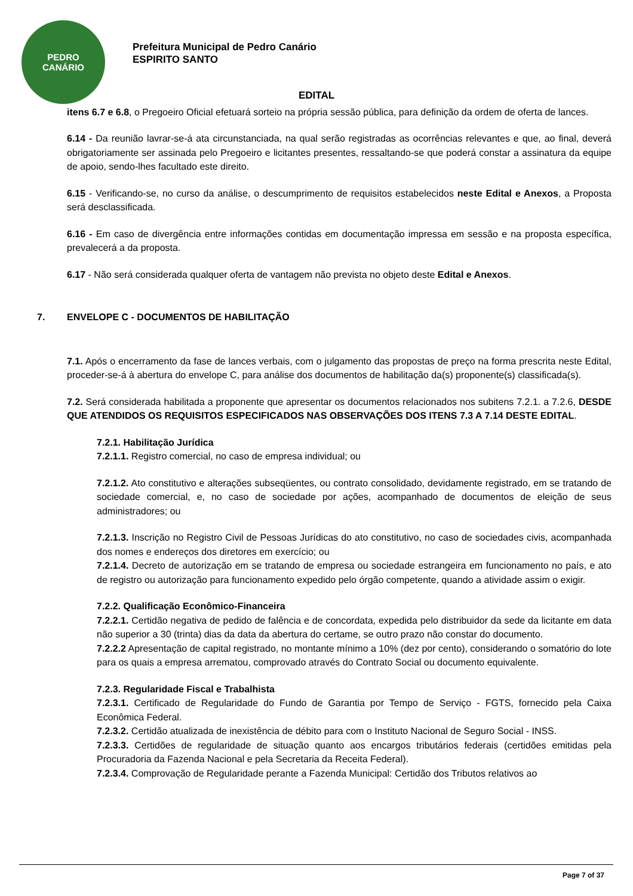PEDRO
CANÁRIO
Prefeitura Municipal de Pedro Canário
ESPIRITO SANTO
EDITAL
itens 6.7 e 6.8, o Pregoeiro Oficial efetuará sorteio na própria sessão pública, para definição da ordem de oferta de lances.
6.14 - Da reunião lavrar-se-á ata circunstanciada, na qual serão registradas as ocorrências relevantes e que, ao final, deverá obrigatoriamente ser assinada pelo Pregoeiro e licitantes presentes, ressaltando-se que poderá constar a assinatura da equipe de apoio, sendo-lhes facultado este direito.
6.15 - Verificando-se, no curso da análise, o descumprimento de requisitos estabelecidos neste Edital e Anexos, a Proposta será desclassificada.
6.16 - Em caso de divergência entre informações contidas em documentação impressa em sessão e na proposta específica, prevalecerá a da proposta.
6.17 - Não será considerada qualquer oferta de vantagem não prevista no objeto deste Edital e Anexos.
7. ENVELOPE C - DOCUMENTOS DE HABILITAÇÃO
7.1. Após o encerramento da fase de lances verbais, com o julgamento das propostas de preço na forma prescrita neste Edital, proceder-se-á à abertura do envelope C, para análise dos documentos de habilitação da(s) proponente(s) classificada(s).
7.2. Será considerada habilitada a proponente que apresentar os documentos relacionados nos subitens 7.2.1. a 7.2.6, DESDE QUE ATENDIDOS OS REQUISITOS ESPECIFICADOS NAS OBSERVAÇÕES DOS ITENS 7.3 A 7.14 DESTE EDITAL.
7.2.1. Habilitação Jurídica
7.2.1.1. Registro comercial, no caso de empresa individual; ou
7.2.1.2. Ato constitutivo e alterações subseqüentes, ou contrato consolidado, devidamente registrado, em se tratando de sociedade comercial, e, no caso de sociedade por ações, acompanhado de documentos de eleição de seus administradores; ou
7.2.1.3. Inscrição no Registro Civil de Pessoas Jurídicas do ato constitutivo, no caso de sociedades civis, acompanhada dos nomes e endereços dos diretores em exercício; ou
7.2.1.4. Decreto de autorização em se tratando de empresa ou sociedade estrangeira em funcionamento no país, e ato de registro ou autorização para funcionamento expedido pelo órgão competente, quando a atividade assim o exigir.
7.2.2. Qualificação Econômico-Financeira
7.2.2.1. Certidão negativa de pedido de falência e de concordata, expedida pelo distribuidor da sede da licitante em data não superior a 30 (trinta) dias da data da abertura do certame, se outro prazo não constar do documento.
7.2.2.2 Apresentação de capital registrado, no montante mínimo a 10% (dez por cento), considerando o somatório do lote para os quais a empresa arrematou, comprovado através do Contrato Social ou documento equivalente.
7.2.3. Regularidade Fiscal e Trabalhista
7.2.3.1. Certificado de Regularidade do Fundo de Garantia por Tempo de Serviço - FGTS, fornecido pela Caixa Econômica Federal.
7.2.3.2. Certidão atualizada de inexistência de débito para com o Instituto Nacional de Seguro Social - INSS.
7.2.3.3. Certidões de regularidade de situação quanto aos encargos tributários federais (certidões emitidas pela Procuradoria da Fazenda Nacional e pela Secretaria da Receita Federal).
7.2.3.4. Comprovação de Regularidade perante a Fazenda Municipal: Certidão dos Tributos relativos ao
Page 7 of 37